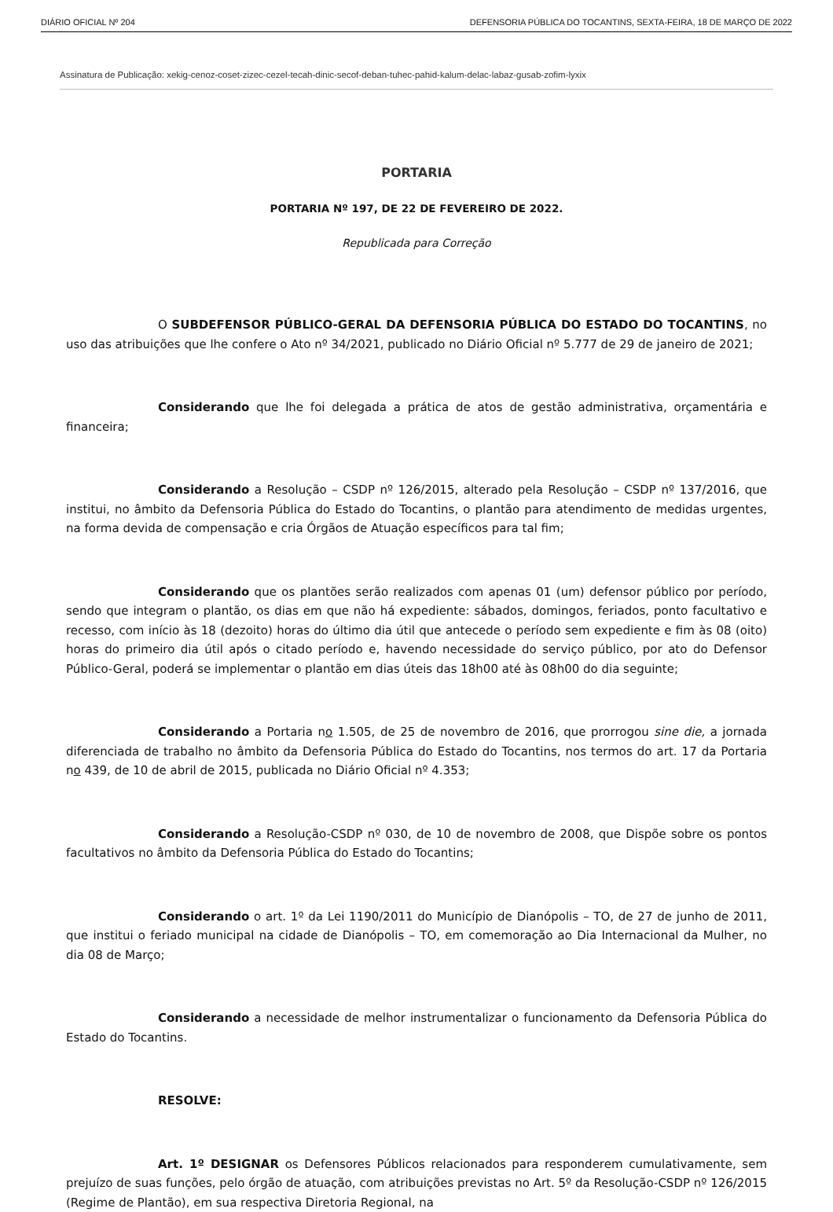DIÁRIO OFICIAL Nº 204 DEFENSORIA PÚBLICA DO TOCANTINS, SEXTA-FEIRA, 18 DE MARÇO DE 2022
Assinatura de Publicação: xekig-cenoz-coset-zizec-cezel-tecah-dinic-secof-deban-tuhec-pahid-kalum-delac-labaz-gusab-zofim-lyxix
PORTARIA
PORTARIA Nº 197, DE 22 DE FEVEREIRO DE 2022.
Republicada para Correção
O SUBDEFENSOR PÚBLICO-GERAL DA DEFENSORIA PÚBLICA DO ESTADO DO TOCANTINS, no uso das atribuições que lhe confere o Ato nº 34/2021, publicado no Diário Oficial nº 5.777 de 29 de janeiro de 2021;
Considerando que lhe foi delegada a prática de atos de gestão administrativa, orçamentária e financeira;
Considerando a Resolução – CSDP nº 126/2015, alterado pela Resolução – CSDP nº 137/2016, que institui, no âmbito da Defensoria Pública do Estado do Tocantins, o plantão para atendimento de medidas urgentes, na forma devida de compensação e cria Órgãos de Atuação específicos para tal fim;
Considerando que os plantões serão realizados com apenas 01 (um) defensor público por período, sendo que integram o plantão, os dias em que não há expediente: sábados, domingos, feriados, ponto facultativo e recesso, com início às 18 (dezoito) horas do último dia útil que antecede o período sem expediente e fim às 08 (oito) horas do primeiro dia útil após o citado período e, havendo necessidade do serviço público, por ato do Defensor Público-Geral, poderá se implementar o plantão em dias úteis das 18h00 até às 08h00 do dia seguinte;
Considerando a Portaria no 1.505, de 25 de novembro de 2016, que prorrogou sine die, a jornada diferenciada de trabalho no âmbito da Defensoria Pública do Estado do Tocantins, nos termos do art. 17 da Portaria no 439, de 10 de abril de 2015, publicada no Diário Oficial nº 4.353;
Considerando a Resolução-CSDP nº 030, de 10 de novembro de 2008, que Dispõe sobre os pontos facultativos no âmbito da Defensoria Pública do Estado do Tocantins;
Considerando o art. 1º da Lei 1190/2011 do Município de Dianópolis – TO, de 27 de junho de 2011, que institui o feriado municipal na cidade de Dianópolis – TO, em comemoração ao Dia Internacional da Mulher, no dia 08 de Março;
Considerando a necessidade de melhor instrumentalizar o funcionamento da Defensoria Pública do Estado do Tocantins.
RESOLVE:
Art. 1º DESIGNAR os Defensores Públicos relacionados para responderem cumulativamente, sem prejuízo de suas funções, pelo órgão de atuação, com atribuições previstas no Art. 5º da Resolução-CSDP nº 126/2015 (Regime de Plantão), em sua respectiva Diretoria Regional, na